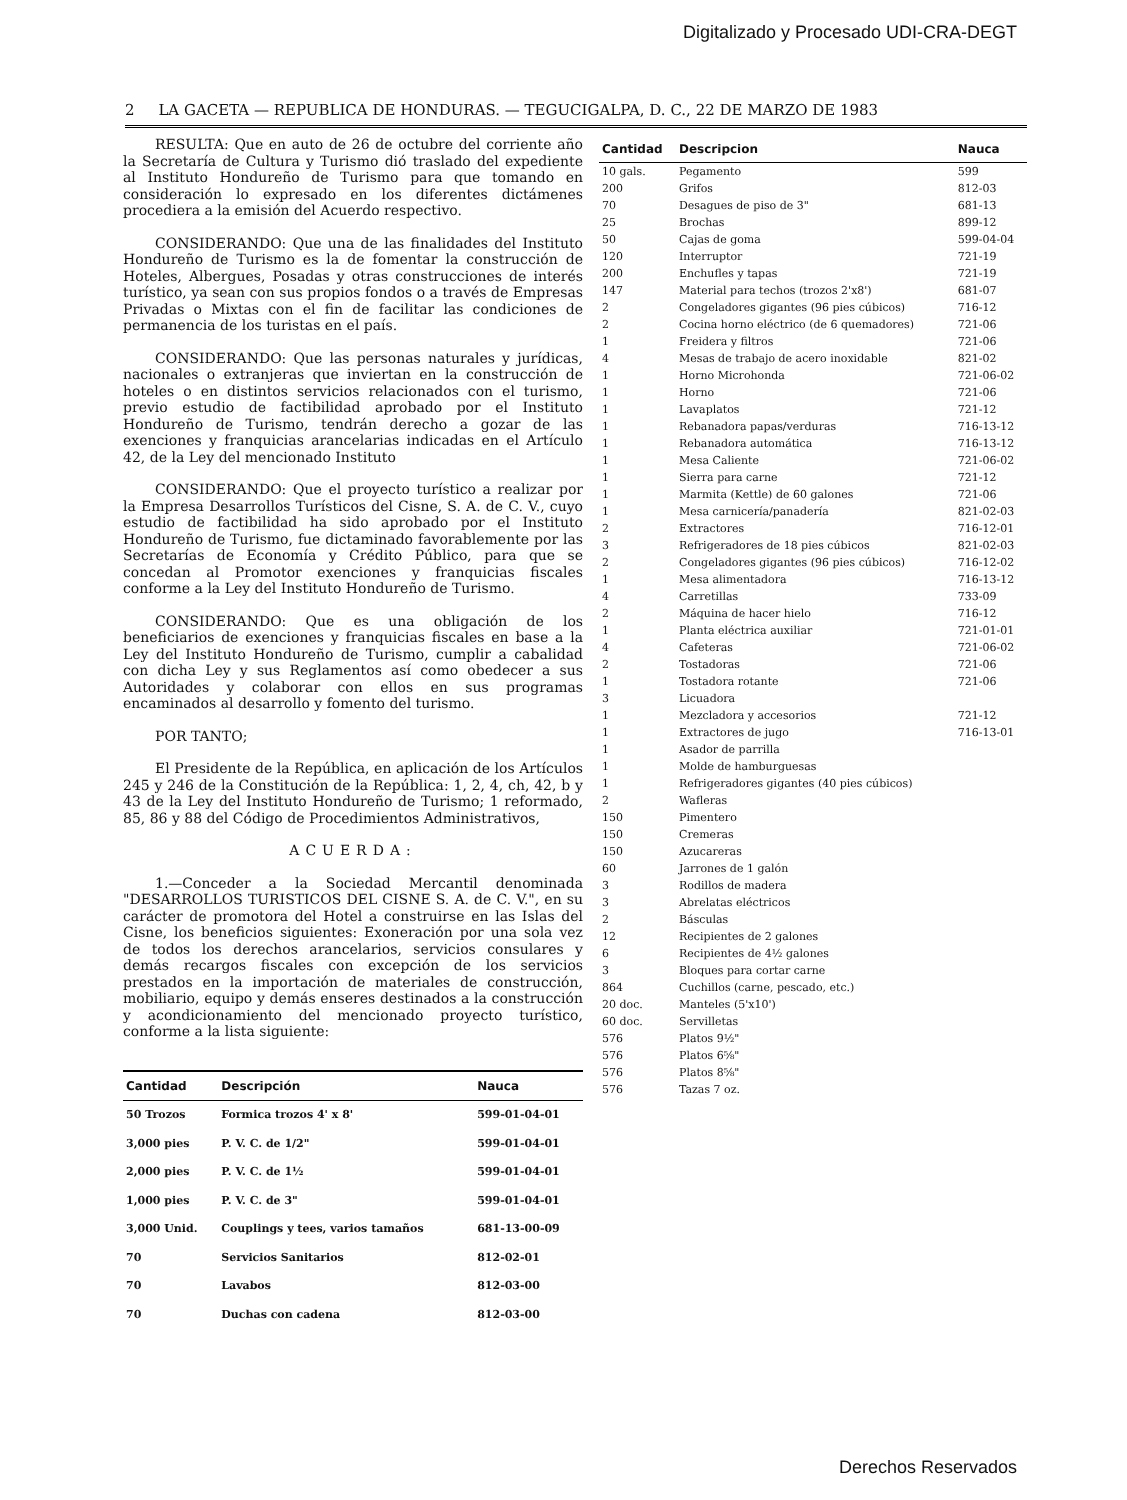Digitalizado y Procesado UDI-CRA-DEGT
2 LA GACETA — REPUBLICA DE HONDURAS. — TEGUCIGALPA, D. C., 22 DE MARZO DE 1983
RESULTA: Que en auto de 26 de octubre del corriente año la Secretaría de Cultura y Turismo dió traslado del expediente al Instituto Hondureño de Turismo para que tomando en consideración lo expresado en los diferentes dictámenes procediera a la emisión del Acuerdo respectivo.
CONSIDERANDO: Que una de las finalidades del Instituto Hondureño de Turismo es la de fomentar la construcción de Hoteles, Albergues, Posadas y otras construcciones de interés turístico, ya sean con sus propios fondos o a través de Empresas Privadas o Mixtas con el fin de facilitar las condiciones de permanencia de los turistas en el país.
CONSIDERANDO: Que las personas naturales y jurídicas, nacionales o extranjeras que inviertan en la construcción de hoteles o en distintos servicios relacionados con el turismo, previo estudio de factibilidad aprobado por el Instituto Hondureño de Turismo, tendrán derecho a gozar de las exenciones y franquicias arancelarias indicadas en el Artículo 42, de la Ley del mencionado Instituto
CONSIDERANDO: Que el proyecto turístico a realizar por la Empresa Desarrollos Turísticos del Cisne, S. A. de C. V., cuyo estudio de factibilidad ha sido aprobado por el Instituto Hondureño de Turismo, fue dictaminado favorablemente por las Secretarías de Economía y Crédito Público, para que se concedan al Promotor exenciones y franquicias fiscales conforme a la Ley del Instituto Hondureño de Turismo.
CONSIDERANDO: Que es una obligación de los beneficiarios de exenciones y franquicias fiscales en base a la Ley del Instituto Hondureño de Turismo, cumplir a cabalidad con dicha Ley y sus Reglamentos así como obedecer a sus Autoridades y colaborar con ellos en sus programas encaminados al desarrollo y fomento del turismo.
POR TANTO;
El Presidente de la República, en aplicación de los Artículos 245 y 246 de la Constitución de la República: 1, 2, 4, ch, 42, b y 43 de la Ley del Instituto Hondureño de Turismo; 1 reformado, 85, 86 y 88 del Código de Procedimientos Administrativos,
ACUERDA:
1.—Conceder a la Sociedad Mercantil denominada "DESARROLLOS TURISTICOS DEL CISNE S. A. de C. V.", en su carácter de promotora del Hotel a construirse en las Islas del Cisne, los beneficios siguientes: Exoneración por una sola vez de todos los derechos arancelarios, servicios consulares y demás recargos fiscales con excepción de los servicios prestados en la importación de materiales de construcción, mobiliario, equipo y demás enseres destinados a la construcción y acondicionamiento del mencionado proyecto turístico, conforme a la lista siguiente:
| Cantidad | Descripción | Nauca |
| --- | --- | --- |
| 50 Trozos | Formica trozos 4' x 8' | 599-01-04-01 |
| 3,000 pies | P. V. C. de 1/2" | 599-01-04-01 |
| 2,000 pies | P. V. C. de 1½ | 599-01-04-01 |
| 1,000 pies | P. V. C. de 3" | 599-01-04-01 |
| 3,000 Unid. | Couplings y tees, varios tamaños | 681-13-00-09 |
| 70 | Servicios Sanitarios | 812-02-01 |
| 70 | Lavabos | 812-03-00 |
| 70 | Duchas con cadena | 812-03-00 |
| Cantidad | Descripcion | Nauca |
| --- | --- | --- |
| 10 gals. | Pegamento | 599 |
| 200 | Grifos | 812-03 |
| 70 | Desagues de piso de 3" | 681-13 |
| 25 | Brochas | 899-12 |
| 50 | Cajas de goma | 599-04-04 |
| 120 | Interruptor | 721-19 |
| 200 | Enchufles y tapas | 721-19 |
| 147 | Material para techos (trozos 2'x8') | 681-07 |
| 2 | Congeladores gigantes (96 pies cúbicos) | 716-12 |
| 2 | Cocina horno eléctrico (de 6 quemadores) | 721-06 |
| 1 | Freidera y filtros | 721-06 |
| 4 | Mesas de trabajo de acero inoxidable | 821-02 |
| 1 | Horno Microhonda | 721-06-02 |
| 1 | Horno | 721-06 |
| 1 | Lavaplatos | 721-12 |
| 1 | Rebanadora papas/verduras | 716-13-12 |
| 1 | Rebanadora automática | 716-13-12 |
| 1 | Mesa Caliente | 721-06-02 |
| 1 | Sierra para carne | 721-12 |
| 1 | Marmita (Kettle) de 60 galones | 721-06 |
| 1 | Mesa carnicería/panadería | 821-02-03 |
| 2 | Extractores | 716-12-01 |
| 3 | Refrigeradores de 18 pies cúbicos | 821-02-03 |
| 2 | Congeladores gigantes (96 pies cúbicos) | 716-12-02 |
| 1 | Mesa alimentadora | 716-13-12 |
| 4 | Carretillas | 733-09 |
| 2 | Máquina de hacer hielo | 716-12 |
| 1 | Planta eléctrica auxiliar | 721-01-01 |
| 4 | Cafeteras | 721-06-02 |
| 2 | Tostadoras | 721-06 |
| 1 | Tostadora rotante | 721-06 |
| 3 | Licuadora | |
| 1 | Mezcladora y accesorios | 721-12 |
| 1 | Extractores de jugo | 716-13-01 |
| 1 | Asador de parrilla | |
| 1 | Molde de hamburguesas | |
| 1 | Refrigeradores gigantes (40 pies cúbicos) | |
| 2 | Wafleras | |
| 150 | Pimentero | |
| 150 | Cremeras | |
| 150 | Azucareras | |
| 60 | Jarrones de 1 galón | |
| 3 | Rodillos de madera | |
| 3 | Abrelatas eléctricos | |
| 2 | Básculas | |
| 12 | Recipientes de 2 galones | |
| 6 | Recipientes de 4½ galones | |
| 3 | Bloques para cortar carne | |
| 864 | Cuchillos (carne, pescado, etc.) | |
| 20 doc. | Manteles (5'x10') | |
| 60 doc. | Servilletas | |
| 576 | Platos 9½" | |
| 576 | Platos 6⅝" | |
| 576 | Platos 8⅝" | |
| 576 | Tazas 7 oz. | |
Derechos Reservados